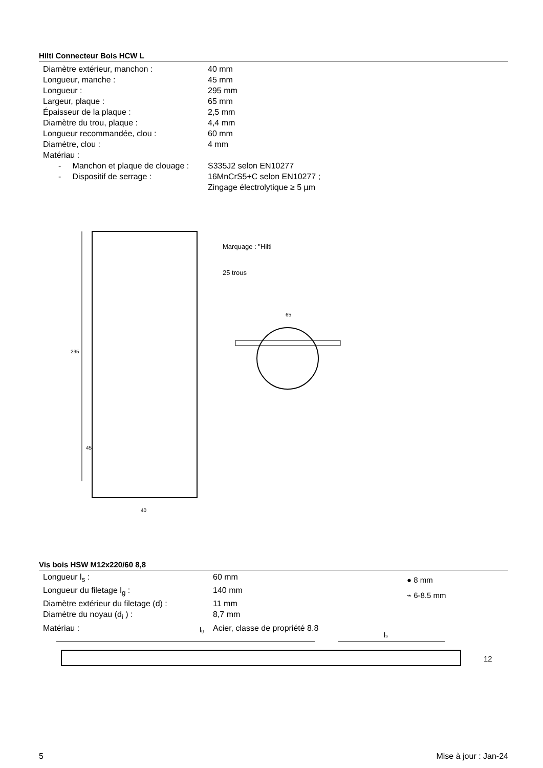Hilti Connecteur Bois HCW L
| Diamètre extérieur, manchon : | 40 mm |
| Longueur, manche : | 45 mm |
| Longueur : | 295 mm |
| Largeur, plaque : | 65 mm |
| Épaisseur de la plaque : | 2,5 mm |
| Diamètre du trou, plaque : | 4,4 mm |
| Longueur recommandée, clou : | 60 mm |
| Diamètre, clou : | 4 mm |
| Matériau : | |
| - Manchon et plaque de clouage : | S335J2 selon EN10277 |
| - Dispositif de serrage : | 16MnCrS5+C selon EN10277 ; Zingage électrolytique ≥ 5 µm |
295
45
40
Marquage : "Hilti
25 trous
65
Vis bois HSW M12x220/60 8,8
| Longueur l<sub>s</sub> : | 60 mm |
| Longueur du filetage l<sub>g</sub> : | 140 mm |
| Diamètre extérieur du filetage (d) : | 11 mm |
| Diamètre du noyau (d<sub>i</sub> ) : | 8,7 mm |
| Matériau : | Acier, classe de propriété 8.8 |
● 8 mm
⌁ 6-8.5 mm
lg
ls
12
5 Mise à jour : Jan-24